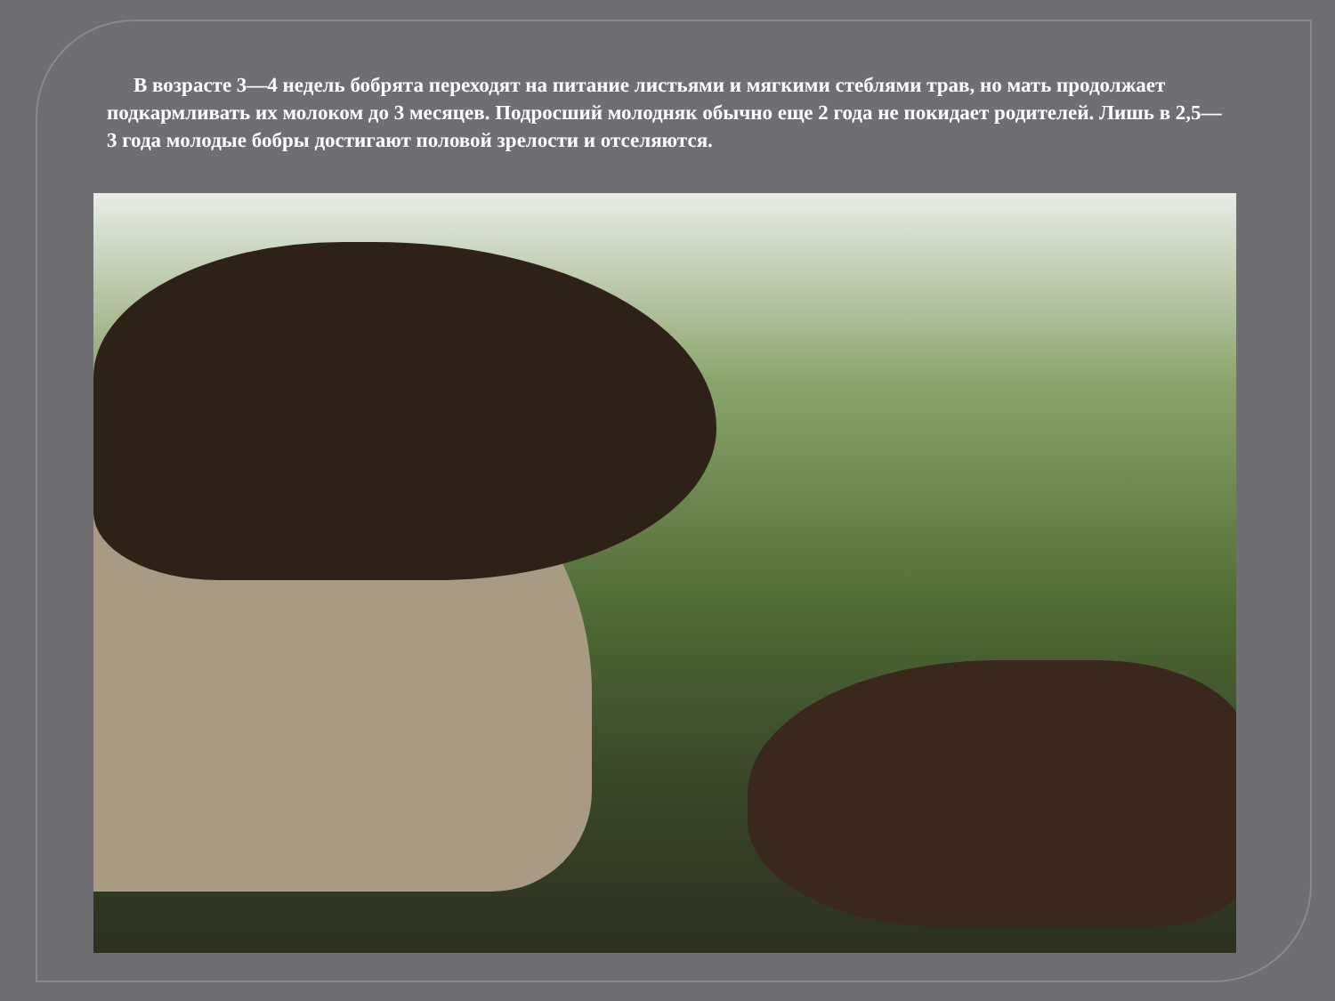В возрасте 3—4 недель бобрята переходят на питание листьями и мягкими стеблями трав, но мать продолжает подкармливать их молоком до 3 месяцев. Подросший молодняк обычно еще 2 года не покидает родителей. Лишь в 2,5—3 года молодые бобры достигают половой зрелости и отселяются.